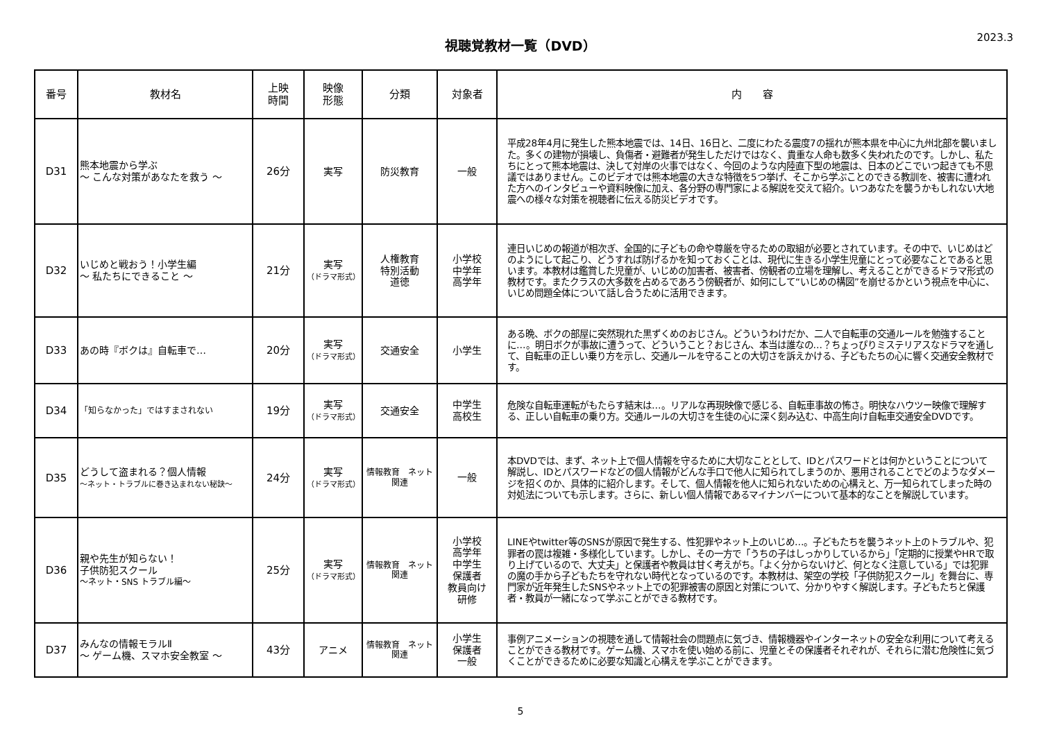視聴覚教材一覧（DVD）
2023.3
| 番号 | 教材名 | 上映 時間 | 映像 形態 | 分類 | 対象者 | 内 容 |
| --- | --- | --- | --- | --- | --- | --- |
| D31 | 熊本地震から学ぶ ～ こんな対策があなたを救う ～ | 26分 | 実写 | 防災教育 | 一般 | 平成28年4月に発生した熊本地震では、14日、16日と、二度にわたる震度7の揺れが熊本県を中心に九州北部を襲いました。多くの建物が損壊し、負傷者・避難者が発生しただけではなく、貴重な人命も数多く失われたのです。しかし、私たちにとって熊本地震は、決して対岸の火事ではなく、今回のような内陸直下型の地震は、日本のどこでいつ起きても不思議ではありません。このビデオでは熊本地震の大きな特徴を5つ挙げ、そこから学ぶことのできる教訓を、被害に遭われた方へのインタビューや資料映像に加え、各分野の専門家による解説を交えて紹介。いつあなたを襲うかもしれない大地震への様々な対策を視聴者に伝える防災ビデオです。 |
| D32 | いじめと戦おう！小学生編 ～ 私たちにできること ～ | 21分 | 実写 （ドラマ形式） | 人権教育 特別活動 道徳 | 小学校 中学年 高学年 | 連日いじめの報道が相次ぎ、全国的に子どもの命や尊厳を守るための取組が必要とされています。その中で、いじめはどのようにして起こり、どうすれば防げるかを知っておくことは、現代に生きる小学生児童にとって必要なことであると思います。本教材は鑑賞した児童が、いじめの加害者、被害者、傍観者の立場を理解し、考えることができるドラマ形式の教材です。またクラスの大多数を占めるであろう傍観者が、如何にして“いじめの構図”を崩せるかという視点を中心に、いじめ問題全体について話し合うために活用できます。 |
| D33 | あの時『ボクは』自転車で… | 20分 | 実写 （ドラマ形式） | 交通安全 | 小学生 | ある晩、ボクの部屋に突然現れた黒ずくめのおじさん。どういうわけだか、二人で自転車の交通ルールを勉強することに…。明日ボクが事故に遭うって、どういうこと？おじさん、本当は誰なの…？ちょっぴりミステリアスなドラマを通して、自転車の正しい乗り方を示し、交通ルールを守ることの大切さを訴えかける、子どもたちの心に響く交通安全教材です。 |
| D34 | 「知らなかった」ではすまされない | 19分 | 実写 （ドラマ形式） | 交通安全 | 中学生 高校生 | 危険な自転車運転がもたらす結末は…。リアルな再現映像で感じる、自転車事故の怖さ。明快なハウツー映像で理解する、正しい自転車の乗り方。交通ルールの大切さを生徒の心に深く刻み込む、中高生向け自転車交通安全DVDです。 |
| D35 | どうして盗まれる？個人情報 ～ネット・トラブルに巻き込まれない秘訣～ | 24分 | 実写 （ドラマ形式） | 情報教育 ネット 関連 | 一般 | 本DVDでは、まず、ネット上で個人情報を守るために大切なこととして、IDとパスワードとは何かということについて解説し、IDとパスワードなどの個人情報がどんな手口で他人に知られてしまうのか、悪用されることでどのようなダメージを招くのか、具体的に紹介します。そして、個人情報を他人に知られないための心構えと、万一知られてしまった時の対処法についても示します。さらに、新しい個人情報であるマイナンバーについて基本的なことを解説しています。 |
| D36 | 親や先生が知らない！ 子供防犯スクール ～ネット・SNS トラブル編～ | 25分 | 実写 （ドラマ形式） | 情報教育 ネット 関連 | 小学校 高学年 中学生 保護者 教員向け 研修 | LINEやtwitter等のSNSが原因で発生する、性犯罪やネット上のいじめ…。子どもたちを襲うネット上のトラブルや、犯罪者の罠は複雑・多様化しています。しかし、その一方で「うちの子はしっかりしているから」「定期的に授業やHRで取り上げているので、大丈夫」と保護者や教員は甘く考えがち。「よく分からないけど、何となく注意している」では犯罪の魔の手から子どもたちを守れない時代となっているのです。本教材は、架空の学校「子供防犯スクール」を舞台に、専門家が近年発生したSNSやネット上での犯罪被害の原因と対策について、分かりやすく解説します。子どもたちと保護者・教員が一緒になって学ぶことができる教材です。 |
| D37 | みんなの情報モラルⅡ ～ ゲーム機、スマホ安全教室 ～ | 43分 | アニメ | 情報教育 ネット 関連 | 小学生 保護者 一般 | 事例アニメーションの視聴を通して情報社会の問題点に気づき、情報機器やインターネットの安全な利用について考えることができる教材です。ゲーム機、スマホを使い始める前に、児童とその保護者それぞれが、それらに潜む危険性に気づくことができるために必要な知識と心構えを学ぶことができます。 |
5